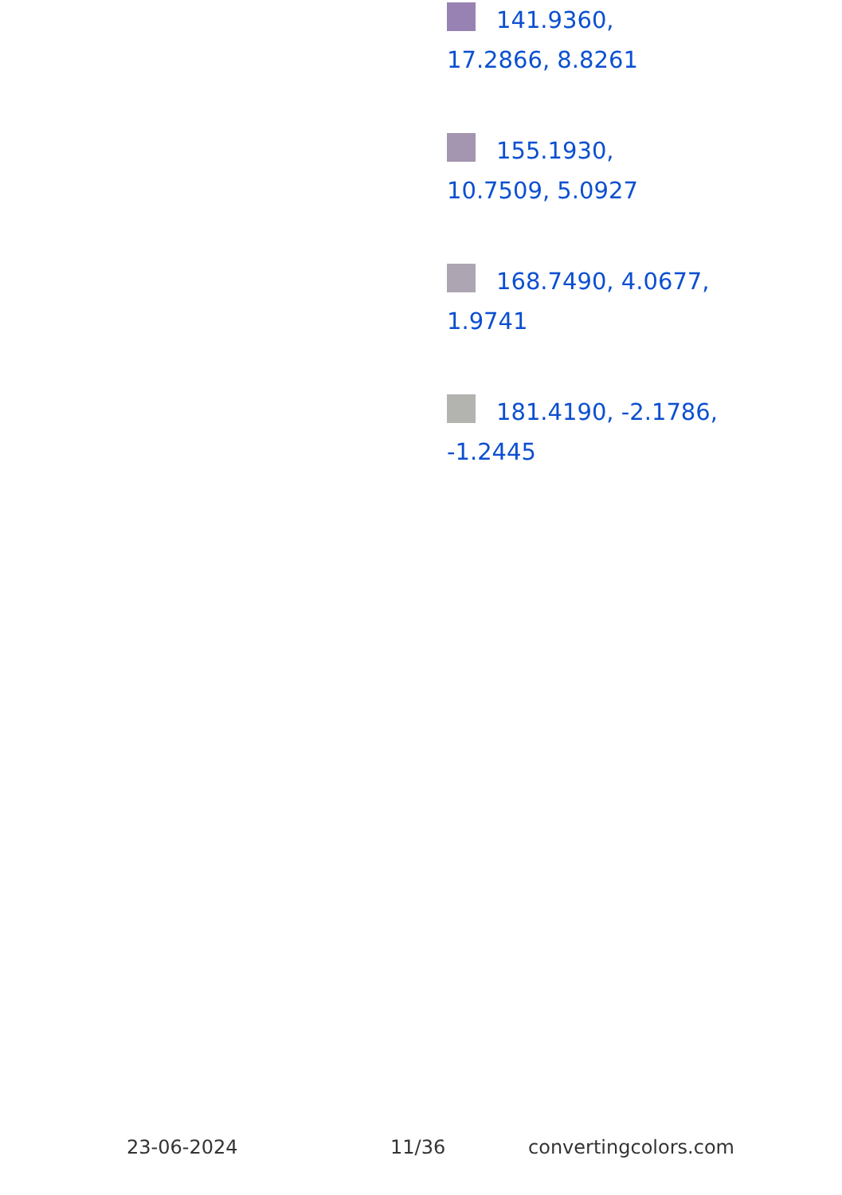141.9360, 17.2866, 8.8261
155.1930, 10.7509, 5.0927
168.7490, 4.0677, 1.9741
181.4190, -2.1786, -1.2445
23-06-2024 11/36 convertingcolors.com